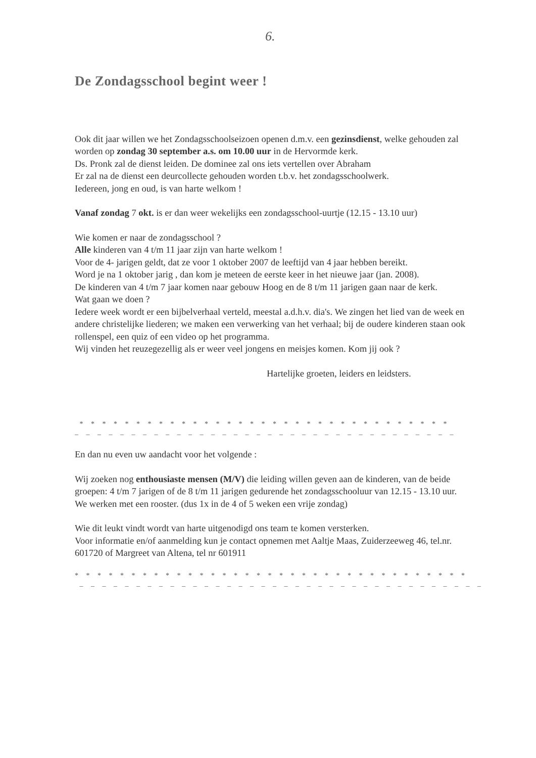6.
De Zondagsschool begint weer !
Ook dit jaar willen we het Zondagsschoolseizoen openen d.m.v. een gezinsdienst, welke gehouden zal worden op zondag 30 september a.s. om 10.00 uur in de Hervormde kerk.
Ds. Pronk zal de dienst leiden. De dominee zal ons iets vertellen over Abraham
Er zal na de dienst een deurcollecte gehouden worden t.b.v. het zondagsschoolwerk.
Iedereen, jong en oud, is van harte welkom !
Vanaf zondag 7 okt. is er dan weer wekelijks een zondagsschool-uurtje (12.15 - 13.10 uur)
Wie komen er naar de zondagsschool ?
Alle kinderen van 4 t/m 11 jaar zijn van harte welkom !
Voor de 4- jarigen geldt, dat ze voor 1 oktober 2007 de leeftijd van 4 jaar hebben bereikt.
Word je na 1 oktober jarig , dan kom je meteen de eerste keer in het nieuwe jaar (jan. 2008).
De kinderen van 4 t/m 7 jaar komen naar gebouw Hoog en de 8 t/m 11 jarigen gaan naar de kerk.
Wat gaan we doen ?
Iedere week wordt er een bijbelverhaal verteld, meestal a.d.h.v. dia's. We zingen het lied van de week en andere christelijke liederen; we maken een verwerking van het verhaal; bij de oudere kinderen staan ook rollenspel, een quiz of een video op het programma.
Wij vinden het reuzegezellig als er weer veel jongens en meisjes komen. Kom jij ook ?
Hartelijke groeten, leiders en leidsters.
* * * * * * * * * * * * * * * * * * * * * * * * * * * * * * * * *
_ _ _ _ _ _ _ _ _ _ _ _ _ _ _ _ _ _ _ _ _ _ _ _ _ _ _ _ _ _ _ _ _ _
En dan nu even uw aandacht voor het volgende :
Wij zoeken nog enthousiaste mensen (M/V) die leiding willen geven aan de kinderen, van de beide groepen: 4 t/m 7 jarigen of de 8 t/m 11 jarigen gedurende het zondagsschooluur van 12.15 - 13.10 uur.
We werken met een rooster. (dus 1x in de 4 of 5 weken een vrije zondag)
Wie dit leukt vindt wordt van harte uitgenodigd ons team te komen versterken.
Voor informatie en/of aanmelding kun je contact opnemen met Aaltje Maas, Zuiderzeeweg 46, tel.nr. 601720 of Margreet van Altena, tel nr 601911
* * * * * * * * * * * * * * * * * * * * * * * * * * * * * * * * * * *
_ _ _ _ _ _ _ _ _ _ _ _ _ _ _ _ _ _ _ _ _ _ _ _ _ _ _ _ _ _ _ _ _ _ _ _